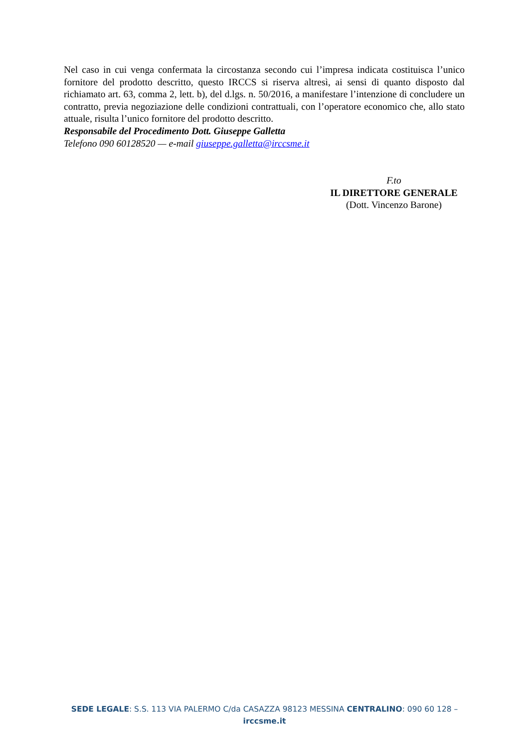Nel caso in cui venga confermata la circostanza secondo cui l’impresa indicata costituisca l’unico fornitore del prodotto descritto, questo IRCCS si riserva altresì, ai sensi di quanto disposto dal richiamato art. 63, comma 2, lett. b), del d.lgs. n. 50/2016, a manifestare l’intenzione di concludere un contratto, previa negoziazione delle condizioni contrattuali, con l’operatore economico che, allo stato attuale, risulta l’unico fornitore del prodotto descritto.
Responsabile del Procedimento Dott. Giuseppe Galletta
Telefono 090 60128520 — e-mail giuseppe.galletta@irccsme.it
F.to
IL DIRETTORE GENERALE
(Dott. Vincenzo Barone)
SEDE LEGALE: S.S. 113 VIA PALERMO C/da CASAZZA 98123 MESSINA CENTRALINO: 090 60 128 –
irccsme.it